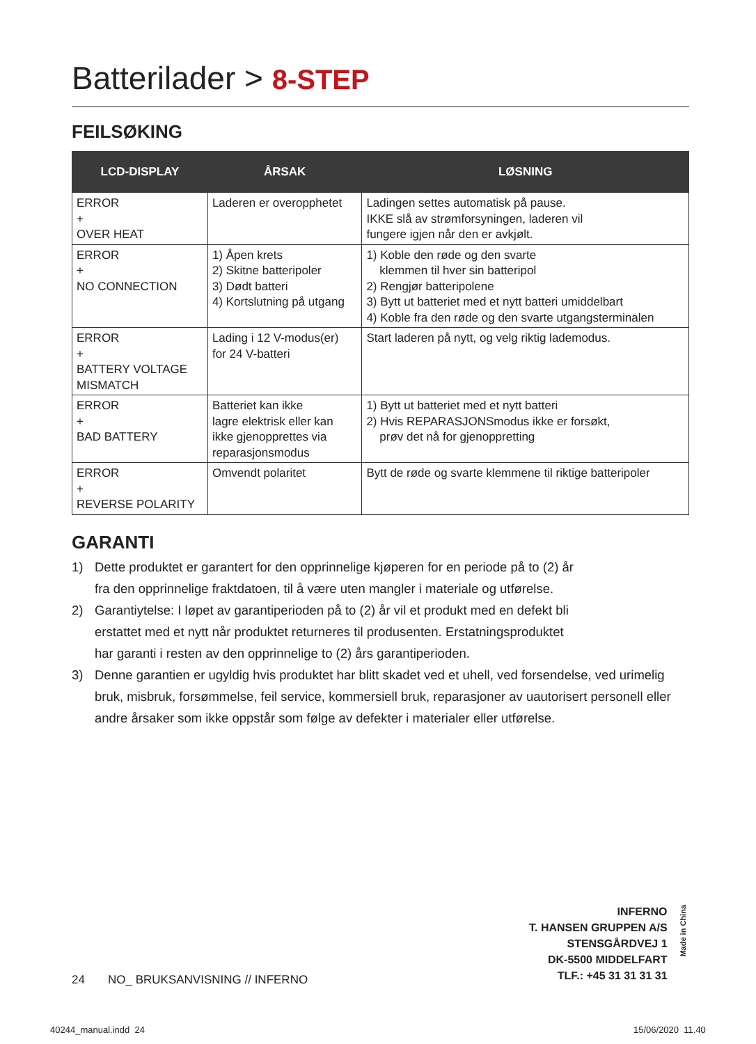Batterilader > 8-STEP
FEILSØKING
| LCD-DISPLAY | ÅRSAK | LØSNING |
| --- | --- | --- |
| ERROR + OVER HEAT | Laderen er overopphetet | Ladingen settes automatisk på pause. IKKE slå av strømforsyningen, laderen vil fungere igjen når den er avkjølt. |
| ERROR + NO CONNECTION | 1) Åpen krets 2) Skitne batteripoler 3) Dødt batteri 4) Kortslutning på utgang | 1) Koble den røde og den svarte klemmen til hver sin batteripol 2) Rengjør batteripolene 3) Bytt ut batteriet med et nytt batteri umiddelbart 4) Koble fra den røde og den svarte utgangsterminalen |
| ERROR + BATTERY VOLTAGE MISMATCH | Lading i 12 V-modus(er) for 24 V-batteri | Start laderen på nytt, og velg riktig lademodus. |
| ERROR + BAD BATTERY | Batteriet kan ikke lagre elektrisk eller kan ikke gjenopprettes via reparasjonsmodus | 1) Bytt ut batteriet med et nytt batteri 2) Hvis REPARASJONSmodus ikke er forsøkt, prøv det nå for gjenoppretting |
| ERROR + REVERSE POLARITY | Omvendt polaritet | Bytt de røde og svarte klemmene til riktige batteripoler |
GARANTI
1) Dette produktet er garantert for den opprinnelige kjøperen for en periode på to (2) år
fra den opprinnelige fraktdatoen, til å være uten mangler i materiale og utførelse.
2) Garantiytelse: I løpet av garantiperioden på to (2) år vil et produkt med en defekt bli
erstattet med et nytt når produktet returneres til produsenten. Erstatningsproduktet
har garanti i resten av den opprinnelige to (2) års garantiperioden.
3) Denne garantien er ugyldig hvis produktet har blitt skadet ved et uhell, ved forsendelse, ved urimelig bruk, misbruk, forsømmelse, feil service, kommersiell bruk, reparasjoner av uautorisert personell eller andre årsaker som ikke oppstår som følge av defekter i materialer eller utførelse.
INFERNO
T. HANSEN GRUPPEN A/S
STENSGÅRDVEJ 1
DK-5500 MIDDELFART
TLF.: +45 31 31 31 31
Made in China
24 NO_ BRUKSANVISNING // INFERNO
40244_manual.indd 24 15/06/2020 11.40